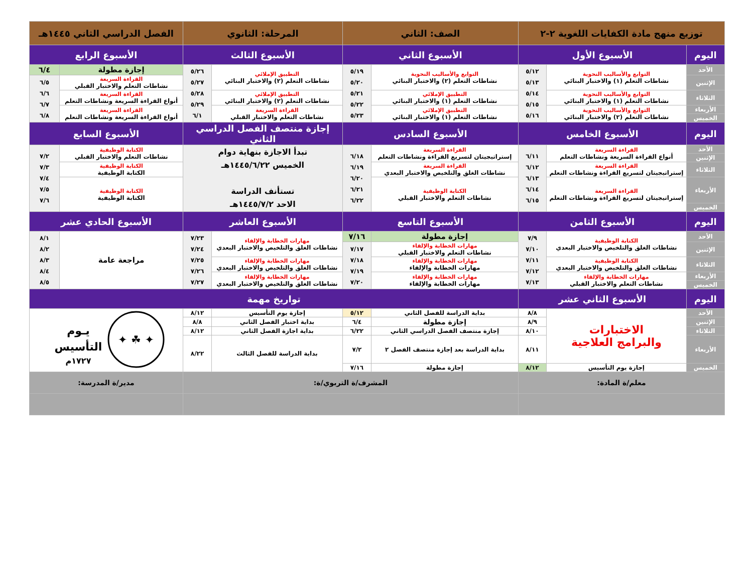| توزيع منهج مادة الكفايات اللغوية ٢-٢ | | | الصف: الثاني | | المرحلة: الثانوي | | الفصل الدراسي الثاني ١٤٤٥هـ | |
| --- | --- | --- | --- | --- | --- | --- | --- | --- |
| اليوم | الأسبوع الأول | | الأسبوع الثاني | | الأسبوع الثالث | | الأسبوع الرابع | |
| الأحد | التوابع والأساليب النحوية نشاطات التعلم (١) والاختبار البنائي | ٥/١٢ ٥/١٣ ٥/١٤ ٥/١٥ ٥/١٦ | التوابع والأساليب النحوية نشاطات التعلم (٢) والاختبار البنائي | ٥/١٩ ٥/٢٠ ٥/٢١ ٥/٢٢ ٥/٢٣ | التطبيق الإملائي نشاطات التعلم (٢) والاختبار البنائي | ٥/٢٦ ٥/٢٧ ٥/٢٨ ٥/٢٩ ٦/١ | إجازة مطولة | ٦/٤ |
| الإثنين | | | | | | | القراءة السريعة نشاطات التعلم والاختبار القبلي | ٦/٥ ٦/٦ ٦/٧ ٦/٨ |
| الثلاثاء | التوابع والأساليب النحوية نشاطات التعلم (١) والاختبار البنائي | | التطبيق الإملائي نشاطات التعلم (١) والاختبار البنائي | | التطبيق الإملائي نشاطات التعلم (٢) والاختبار البنائي | | القراءة السريعة أنواع القراءة السريعة ونشاطات التعلم | |
| الأربعاء | التوابع والأساليب النحوية نشاطات التعلم (٢) والاختبار البنائي | | التطبيق الإملائي نشاطات التعلم (١) والاختبار البنائي | | القراءة السريعة نشاطات التعلم والاختبار القبلي | | القراءة السريعة أنواع القراءة السريعة ونشاطات التعلم | |
| الخميس | | | | | | | | |
| اليوم | الأسبوع الخامس | | الأسبوع السادس | | إجازة منتصف الفصل الدراسي الثاني | | الأسبوع السابع | |
| الأحد | القراءة السريعة أنواع القراءة السريعة ونشاطات التعلم | ٦/١١ ٦/١٢ ٦/١٣ ٦/١٤ ٦/١٥ | القراءة السريعة إستراتيجيتان لتسريع القراءة ونشاطات التعلم | ٦/١٨ ٦/١٩ ٦/٢٠ ٦/٢١ ٦/٢٢ | تبدأ الاجازة بنهاية دوام الخميس ١٤٤٥/٦/٢٢هـ تستأنف الدراسة الاحد ١٤٤٥/٧/٢هـ | | الكتابة الوظيفية نشاطات التعلم والاختبار القبلي | ٧/٢ ٧/٣ ٧/٤ ٧/٥ ٧/٦ |
| الإثنين | | | | | | | | |
| الثلاثاء | القراءة السريعة إستراتيجيتان لتسريع القراءة ونشاطات التعلم | | القراءة السريعة نشاطات الغلق والتلخيص والاختبار البعدي | | | | الكتابة الوظيفية الكتابة الوظيفية | |
| الأربعاء | القراءة السريعة إستراتيجيتان لتسريع القراءة ونشاطات التعلم | | الكتابة الوظيفية نشاطات التعلم والاختبار القبلي | | | | الكتابة الوظيفية الكتابة الوظيفية | |
| الخميس | | | | | | | | |
| اليوم | الأسبوع الثامن | | الأسبوع التاسع | | الأسبوع العاشر | | الأسبوع الحادي عشر | |
| الأحد | الكتابة الوظيفية نشاطات الغلق والتلخيص والاختبار البعدي | ٧/٩ ٧/١٠ ٧/١١ ٧/١٢ ٧/١٣ | إجازة مطولة | ٧/١٦ | مهارات الخطابة والإلقاء نشاطات الغلق والتلخيص والاختبار البعدي | ٧/٢٣ ٧/٢٤ ٧/٢٥ ٧/٢٦ ٧/٢٧ | مراجعة عامة | ٨/١ ٨/٢ ٨/٣ ٨/٤ ٨/٥ |
| الإثنين | | | مهارات الخطابة والإلقاء نشاطات التعلم والاختبار القبلي | ٧/١٧ ٧/١٨ ٧/١٩ ٧/٢٠ | | | | |
| الثلاثاء | الكتابة الوظيفية نشاطات الغلق والتلخيص والاختبار البعدي | | مهارات الخطابة والإلقاء مهارات الخطابة والإلقاء | | مهارات الخطابة والإلقاء نشاطات الغلق والتلخيص والاختبار البعدي | | | |
| الأربعاء | مهارات الخطابة والإلقاء نشاطات التعلم والاختبار القبلي | | مهارات الخطابة والإلقاء مهارات الخطابة والإلقاء | | مهارات الخطابة والإلقاء نشاطات الغلق والتلخيص والاختبار البعدي | | | |
| الخميس | | | | | | | | |
| اليوم | الأسبوع الثاني عشر | | تواريخ مهمة | | | | | |
| الأحد | الاختبارات والبرامج العلاجية | ٨/٨ | بداية الدراسة للفصل الثاني | ٥/١٢ | إجازة يوم التأسيس | ٨/١٢ | ✦ ☘ ✦ يـوم التأسيس ١٧٢٧م | |
| الإثنين | | ٨/٩ | إجازة مطولة | ٦/٤ | بداية اختبار الفصل الثاني | ٨/٨ | | |
| الثلاثاء | | ٨/١٠ | إجازة منتصف الفصل الدراسي الثاني | ٦/٢٢ | بداية اجازة الفصل الثاني | ٨/١٢ | | |
| الأربعاء | | ٨/١١ | بداية الدراسة بعد إجازة منتصف الفصل ٢ | ٧/٢ | بداية الدراسة للفصل الثالث | ٨/٢٢ | | |
| الخميس | إجازة يوم التأسيس | ٨/١٢ | إجازة مطولة | ٧/١٦ | | | | |
| معلم/ة المادة: | | | المشرف/ة التربوي/ة: | | | | مدير/ة المدرسة: | |